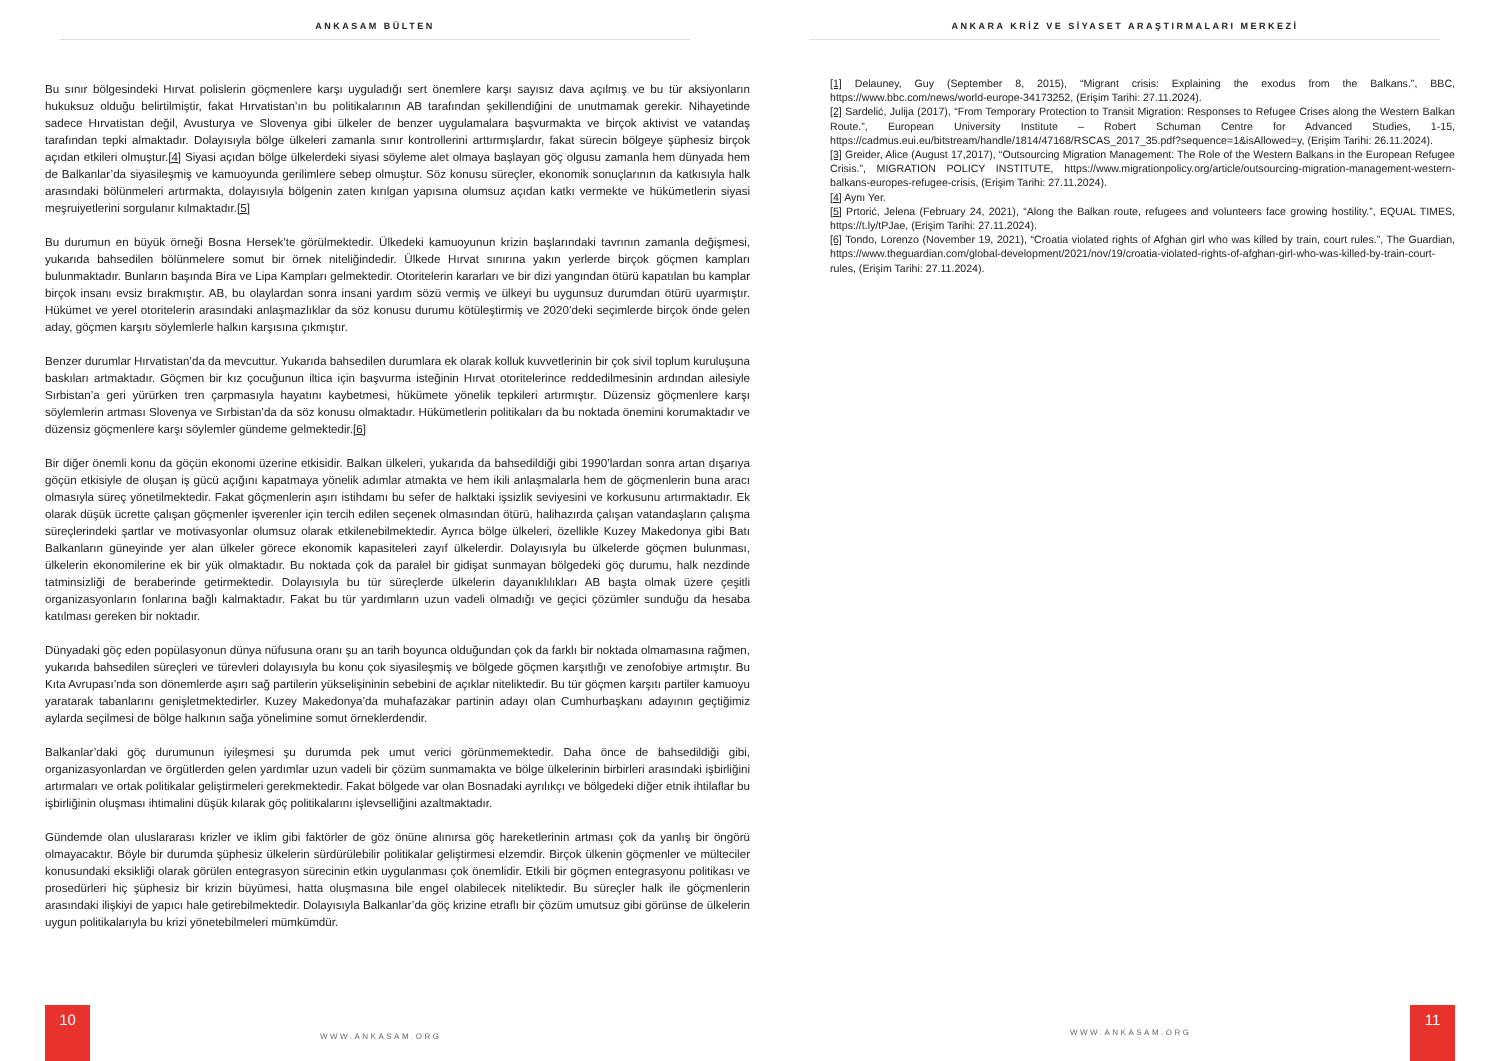ANKASAM BÜLTEN
Bu sınır bölgesindeki Hırvat polislerin göçmenlere karşı uyguladığı sert önemlere karşı sayısız dava açılmış ve bu tür aksiyonların hukuksuz olduğu belirtilmiştir, fakat Hırvatistan’ın bu politikalarının AB tarafından şekillendiğini de unutmamak gerekir. Nihayetinde sadece Hırvatistan değil, Avusturya ve Slovenya gibi ülkeler de benzer uygulamalara başvurmakta ve birçok aktivist ve vatandaş tarafından tepki almaktadır. Dolayısıyla bölge ülkeleri zamanla sınır kontrollerini arttırmışlardır, fakat sürecin bölgeye şüphesiz birçok açıdan etkileri olmuştur.[4] Siyasi açıdan bölge ülkelerdeki siyasi söyleme alet olmaya başlayan göç olgusu zamanla hem dünyada hem de Balkanlar’da siyasileşmiş ve kamuoyunda gerilimlere sebep olmuştur. Söz konusu süreçler, ekonomik sonuçlarının da katkısıyla halk arasındaki bölünmeleri artırmakta, dolayısıyla bölgenin zaten kırılgan yapısına olumsuz açıdan katkı vermekte ve hükümetlerin siyasi meşruiyetlerini sorgulanır kılmaktadır.[5]
Bu durumun en büyük örneği Bosna Hersek’te görülmektedir. Ülkedeki kamuoyunun krizin başlarındaki tavrının zamanla değişmesi, yukarıda bahsedilen bölünmelere somut bir örnek niteliğindedir. Ülkede Hırvat sınırına yakın yerlerde birçok göçmen kampları bulunmaktadır. Bunların başında Bira ve Lipa Kampları gelmektedir. Otoritelerin kararları ve bir dizi yangından ötürü kapatılan bu kamplar birçok insanı evsiz bırakmıştır. AB, bu olaylardan sonra insani yardım sözü vermiş ve ülkeyi bu uygunsuz durumdan ötürü uyarmıştır. Hükümet ve yerel otoritelerin arasındaki anlaşmazlıklar da söz konusu durumu kötüleştirmiş ve 2020’deki seçimlerde birçok önde gelen aday, göçmen karşıtı söylemlerle halkın karşısına çıkmıştır.
Benzer durumlar Hırvatistan’da da mevcuttur. Yukarıda bahsedilen durumlara ek olarak kolluk kuvvetlerinin bir çok sivil toplum kuruluşuna baskıları artmaktadır. Göçmen bir kız çocuğunun iltica için başvurma isteğinin Hırvat otoritelerince reddedilmesinin ardından ailesiyle Sırbistan’a geri yürürken tren çarpmasıyla hayatını kaybetmesi, hükümete yönelik tepkileri artırmıştır. Düzensiz göçmenlere karşı söylemlerin artması Slovenya ve Sırbistan’da da söz konusu olmaktadır. Hükümetlerin politikaları da bu noktada önemini korumaktadır ve düzensiz göçmenlere karşı söylemler gündeme gelmektedir.[6]
Bir diğer önemli konu da göçün ekonomi üzerine etkisidir. Balkan ülkeleri, yukarıda da bahsedildiği gibi 1990’lardan sonra artan dışarıya göçün etkisiyle de oluşan iş gücü açığını kapatmaya yönelik adımlar atmakta ve hem ikili anlaşmalarla hem de göçmenlerin buna aracı olmasıyla süreç yönetilmektedir. Fakat göçmenlerin aşırı istihdamı bu sefer de halktaki işsizlik seviyesini ve korkusunu artırmaktadır. Ek olarak düşük ücrette çalışan göçmenler işverenler için tercih edilen seçenek olmasından ötürü, halihazırda çalışan vatandaşların çalışma süreçlerindeki şartlar ve motivasyonlar olumsuz olarak etkilenebilmektedir. Ayrıca bölge ülkeleri, özellikle Kuzey Makedonya gibi Batı Balkanların güneyinde yer alan ülkeler görece ekonomik kapasiteleri zayıf ülkelerdir. Dolayısıyla bu ülkelerde göçmen bulunması, ülkelerin ekonomilerine ek bir yük olmaktadır. Bu noktada çok da paralel bir gidişat sunmayan bölgedeki göç durumu, halk nezdinde tatminsizliği de beraberinde getirmektedir. Dolayısıyla bu tür süreçlerde ülkelerin dayanıklılıkları AB başta olmak üzere çeşitli organizasyonların fonlarına bağlı kalmaktadır. Fakat bu tür yardımların uzun vadeli olmadığı ve geçici çözümler sunduğu da hesaba katılması gereken bir noktadır.
Dünyadaki göç eden popülasyonun dünya nüfusuna oranı şu an tarih boyunca olduğundan çok da farklı bir noktada olmamasına rağmen, yukarıda bahsedilen süreçleri ve türevleri dolayısıyla bu konu çok siyasileşmiş ve bölgede göçmen karşıtlığı ve zenofobiye artmıştır. Bu Kıta Avrupası’nda son dönemlerde aşırı sağ partilerin yükselişininin sebebini de açıklar niteliktedir. Bu tür göçmen karşıtı partiler kamuoyu yaratarak tabanlarını genişletmektedirler. Kuzey Makedonya’da muhafazakar partinin adayı olan Cumhurbaşkanı adayının geçtiğimiz aylarda seçilmesi de bölge halkının sağa yönelimine somut örneklerdendir.
Balkanlar’daki göç durumunun iyileşmesi şu durumda pek umut verici görünmemektedir. Daha önce de bahsedildiği gibi, organizasyonlardan ve örgütlerden gelen yardımlar uzun vadeli bir çözüm sunmamakta ve bölge ülkelerinin birbirleri arasındaki işbirliğini artırmaları ve ortak politikalar geliştirmeleri gerekmektedir. Fakat bölgede var olan Bosnadaki ayrılıkçı ve bölgedeki diğer etnik ihtilaflar bu işbirliğinin oluşması ihtimalini düşük kılarak göç politikalarını işlevselliğini azaltmaktadır.
Gündemde olan uluslararası krizler ve iklim gibi faktörler de göz önüne alınırsa göç hareketlerinin artması çok da yanlış bir öngörü olmayacaktır. Böyle bir durumda şüphesiz ülkelerin sürdürülebilir politikalar geliştirmesi elzemdir. Birçok ülkenin göçmenler ve mülteciler konusundaki eksikliği olarak görülen entegrasyon sürecinin etkin uygulanması çok önemlidir. Etkili bir göçmen entegrasyonu politikası ve prosedürleri hiç şüphesiz bir krizin büyümesi, hatta oluşmasına bile engel olabilecek niteliktedir. Bu süreçler halk ile göçmenlerin arasındaki ilişkiyi de yapıcı hale getirebilmektedir. Dolayısıyla Balkanlar’da göç krizine etraflı bir çözüm umutsuz gibi görünse de ülkelerin uygun politikalarıyla bu krizi yönetebilmeleri mümkümdür.
10
WWW.ANKASAM.ORG
ANKARA KRİZ VE SİYASET ARAŞTIRMALARI MERKEZİ
[1] Delauney, Guy (September 8, 2015), “Migrant crisis: Explaining the exodus from the Balkans.”, BBC, https://www.bbc.com/news/world-europe-34173252, (Erişim Tarihi: 27.11.2024).
[2] Sardelić, Julija (2017), “From Temporary Protection to Transit Migration: Responses to Refugee Crises along the Western Balkan Route.”, European University Institute – Robert Schuman Centre for Advanced Studies, 1-15, https://cadmus.eui.eu/bitstream/handle/1814/47168/RSCAS_2017_35.pdf?sequence=1&isAllowed=y, (Erişim Tarihi: 26.11.2024).
[3] Greider, Alice (August 17,2017), “Outsourcing Migration Management: The Role of the Western Balkans in the European Refugee Crisis.”, MIGRATION POLICY INSTITUTE, https://www.migrationpolicy.org/article/outsourcing-migration-management-western-balkans-europes-refugee-crisis, (Erişim Tarihi: 27.11.2024).
[4] Aynı Yer.
[5] Prtorić, Jelena (February 24, 2021), “Along the Balkan route, refugees and volunteers face growing hostility.”, EQUAL TIMES, https://t.ly/tPJae, (Erişim Tarihi: 27.11.2024).
[6] Tondo, Lorenzo (November 19, 2021), “Croatia violated rights of Afghan girl who was killed by train, court rules.”, The Guardian, https://www.theguardian.com/global-development/2021/nov/19/croatia-violated-rights-of-afghan-girl-who-was-killed-by-train-court-rules, (Erişim Tarihi: 27.11.2024).
WWW.ANKASAM.ORG
11